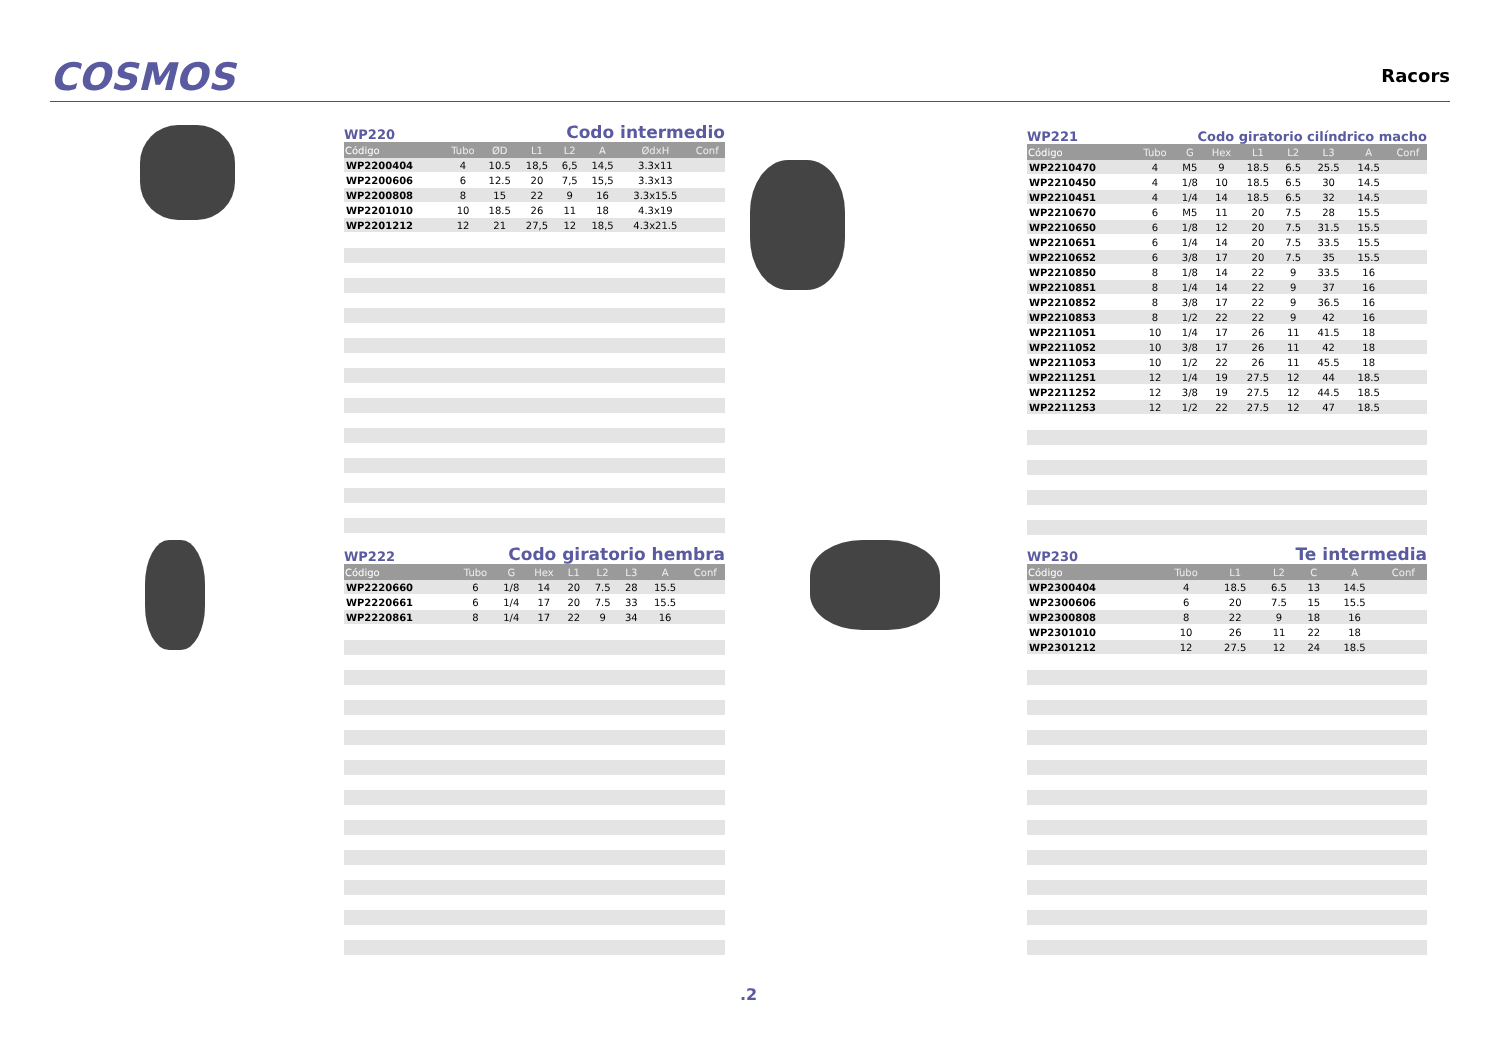COSMOS Racors
WP220 Codo intermedio
| Código | Tubo | ØD | L1 | L2 | A | ØdxH | Conf |
| --- | --- | --- | --- | --- | --- | --- | --- |
| WP2200404 | 4 | 10.5 | 18,5 | 6,5 | 14,5 | 3.3x11 | |
| WP2200606 | 6 | 12.5 | 20 | 7,5 | 15,5 | 3.3x13 | |
| WP2200808 | 8 | 15 | 22 | 9 | 16 | 3.3x15.5 | |
| WP2201010 | 10 | 18.5 | 26 | 11 | 18 | 4.3x19 | |
| WP2201212 | 12 | 21 | 27,5 | 12 | 18,5 | 4.3x21.5 | |
WP221 Codo giratorio cilíndrico macho
| Código | Tubo | G | Hex | L1 | L2 | L3 | A | Conf |
| --- | --- | --- | --- | --- | --- | --- | --- | --- |
| WP2210470 | 4 | M5 | 9 | 18.5 | 6.5 | 25.5 | 14.5 | |
| WP2210450 | 4 | 1/8 | 10 | 18.5 | 6.5 | 30 | 14.5 | |
| WP2210451 | 4 | 1/4 | 14 | 18.5 | 6.5 | 32 | 14.5 | |
| WP2210670 | 6 | M5 | 11 | 20 | 7.5 | 28 | 15.5 | |
| WP2210650 | 6 | 1/8 | 12 | 20 | 7.5 | 31.5 | 15.5 | |
| WP2210651 | 6 | 1/4 | 14 | 20 | 7.5 | 33.5 | 15.5 | |
| WP2210652 | 6 | 3/8 | 17 | 20 | 7.5 | 35 | 15.5 | |
| WP2210850 | 8 | 1/8 | 14 | 22 | 9 | 33.5 | 16 | |
| WP2210851 | 8 | 1/4 | 14 | 22 | 9 | 37 | 16 | |
| WP2210852 | 8 | 3/8 | 17 | 22 | 9 | 36.5 | 16 | |
| WP2210853 | 8 | 1/2 | 22 | 22 | 9 | 42 | 16 | |
| WP2211051 | 10 | 1/4 | 17 | 26 | 11 | 41.5 | 18 | |
| WP2211052 | 10 | 3/8 | 17 | 26 | 11 | 42 | 18 | |
| WP2211053 | 10 | 1/2 | 22 | 26 | 11 | 45.5 | 18 | |
| WP2211251 | 12 | 1/4 | 19 | 27.5 | 12 | 44 | 18.5 | |
| WP2211252 | 12 | 3/8 | 19 | 27.5 | 12 | 44.5 | 18.5 | |
| WP2211253 | 12 | 1/2 | 22 | 27.5 | 12 | 47 | 18.5 | |
WP222 Codo giratorio hembra
| Código | Tubo | G | Hex | L1 | L2 | L3 | A | Conf |
| --- | --- | --- | --- | --- | --- | --- | --- | --- |
| WP2220660 | 6 | 1/8 | 14 | 20 | 7.5 | 28 | 15.5 | |
| WP2220661 | 6 | 1/4 | 17 | 20 | 7.5 | 33 | 15.5 | |
| WP2220861 | 8 | 1/4 | 17 | 22 | 9 | 34 | 16 | |
WP230 Te intermedia
| Código | Tubo | L1 | L2 | C | A | Conf |
| --- | --- | --- | --- | --- | --- | --- |
| WP2300404 | 4 | 18.5 | 6.5 | 13 | 14.5 | |
| WP2300606 | 6 | 20 | 7.5 | 15 | 15.5 | |
| WP2300808 | 8 | 22 | 9 | 18 | 16 | |
| WP2301010 | 10 | 26 | 11 | 22 | 18 | |
| WP2301212 | 12 | 27.5 | 12 | 24 | 18.5 | |
.2